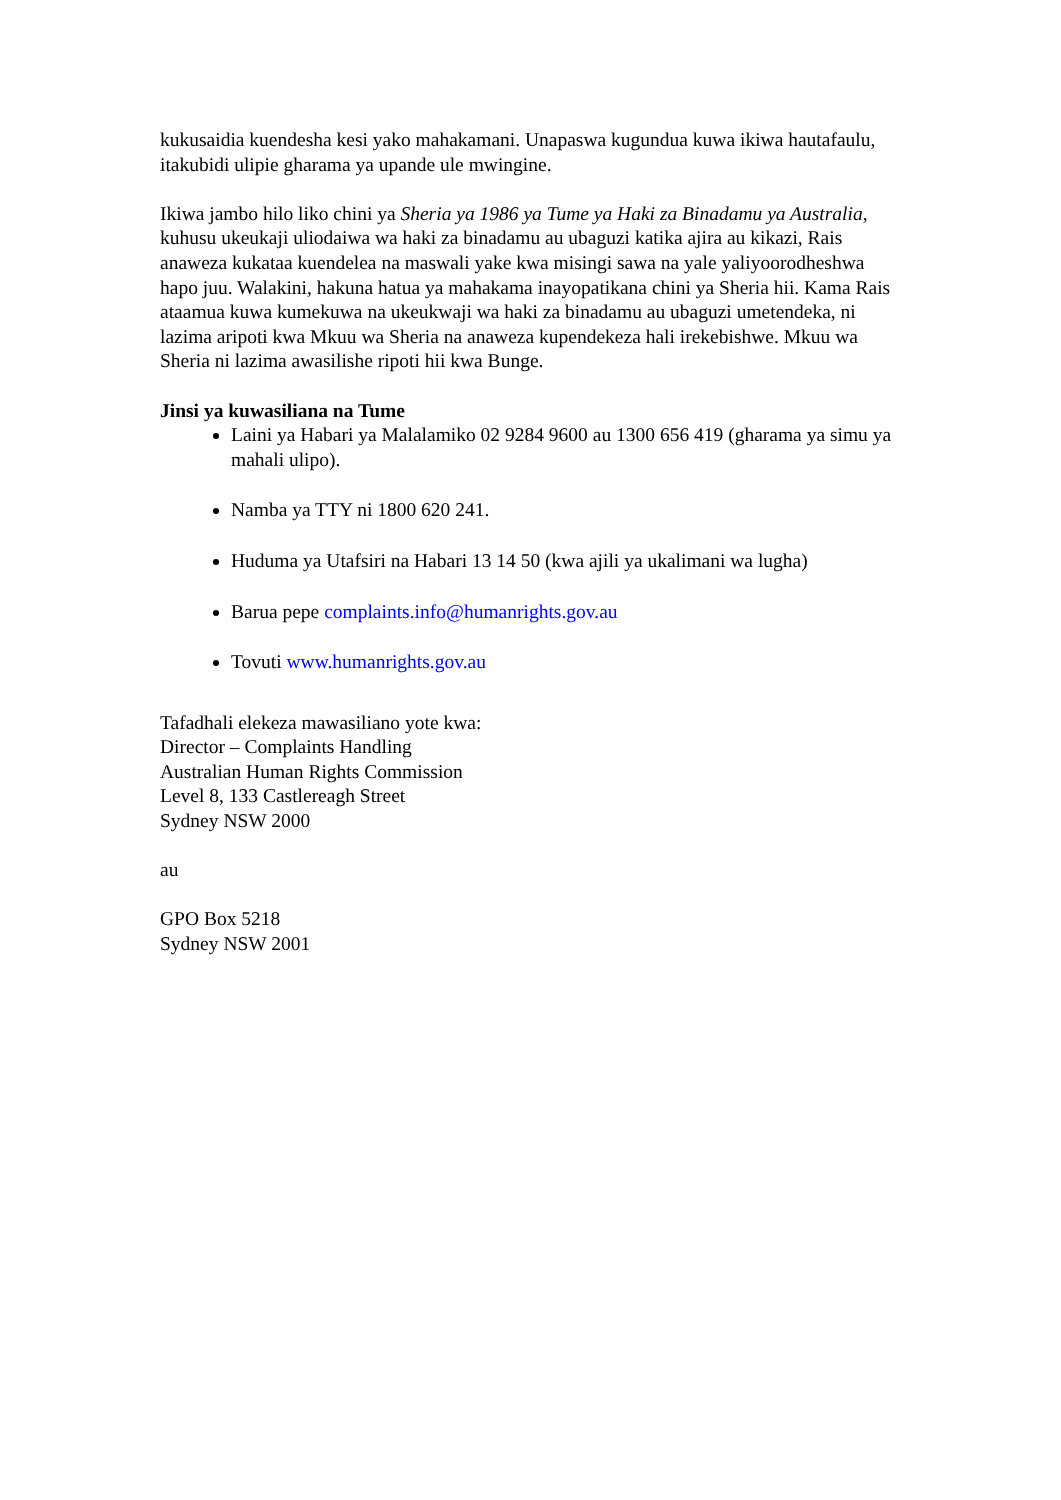kukusaidia kuendesha kesi yako mahakamani. Unapaswa kugundua kuwa ikiwa hautafaulu, itakubidi ulipie gharama ya upande ule mwingine.
Ikiwa jambo hilo liko chini ya Sheria ya 1986 ya Tume ya Haki za Binadamu ya Australia, kuhusu ukeukaji uliodaiwa wa haki za binadamu au ubaguzi katika ajira au kikazi, Rais anaweza kukataa kuendelea na maswali yake kwa misingi sawa na yale yaliyoorodheshwa hapo juu. Walakini, hakuna hatua ya mahakama inayopatikana chini ya Sheria hii. Kama Rais ataamua kuwa kumekuwa na ukeukwaji wa haki za binadamu au ubaguzi umetendeka, ni lazima aripoti kwa Mkuu wa Sheria na anaweza kupendekeza hali irekebishwe. Mkuu wa Sheria ni lazima awasilishe ripoti hii kwa Bunge.
Jinsi ya kuwasiliana na Tume
Laini ya Habari ya Malalamiko 02 9284 9600 au 1300 656 419 (gharama ya simu ya mahali ulipo).
Namba ya TTY ni 1800 620 241.
Huduma ya Utafsiri na Habari 13 14 50 (kwa ajili ya ukalimani wa lugha)
Barua pepe complaints.info@humanrights.gov.au
Tovuti www.humanrights.gov.au
Tafadhali elekeza mawasiliano yote kwa:
Director – Complaints Handling
Australian Human Rights Commission
Level 8, 133 Castlereagh Street
Sydney NSW 2000
au
GPO Box 5218
Sydney NSW 2001